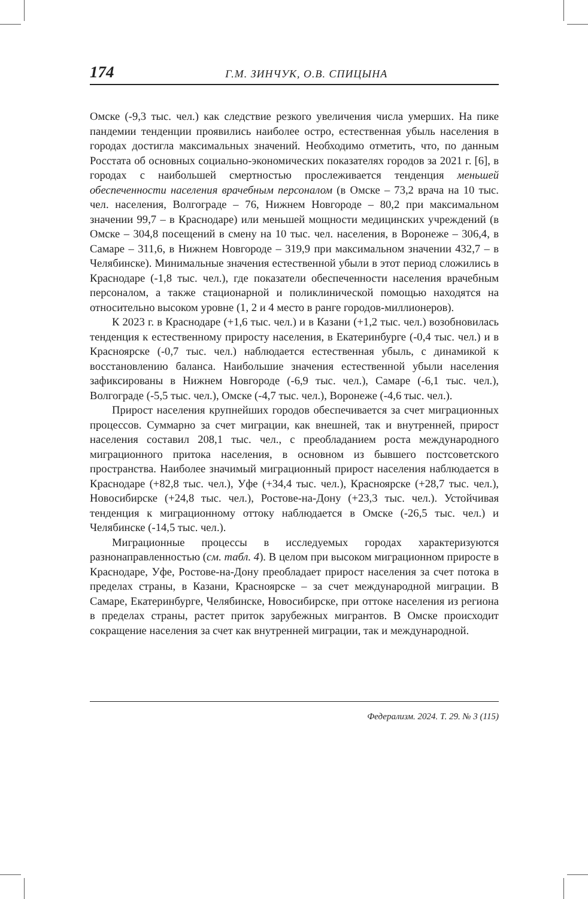174 Г.М. ЗИНЧУК, О.В. СПИЦЫНА
Омске (-9,3 тыс. чел.) как следствие резкого увеличения числа умерших. На пике пандемии тенденции проявились наиболее остро, естественная убыль населения в городах достигла максимальных значений. Необходимо отметить, что, по данным Росстата об основных социально-экономических показателях городов за 2021 г. [6], в городах с наибольшей смертностью прослеживается тенденция меньшей обеспеченности населения врачебным персоналом (в Омске – 73,2 врача на 10 тыс. чел. населения, Волгограде – 76, Нижнем Новгороде – 80,2 при максимальном значении 99,7 – в Краснодаре) или меньшей мощности медицинских учреждений (в Омске – 304,8 посещений в смену на 10 тыс. чел. населения, в Воронеже – 306,4, в Самаре – 311,6, в Нижнем Новгороде – 319,9 при максимальном значении 432,7 – в Челябинске). Минимальные значения естественной убыли в этот период сложились в Краснодаре (-1,8 тыс. чел.), где показатели обеспеченности населения врачебным персоналом, а также стационарной и поликлинической помощью находятся на относительно высоком уровне (1, 2 и 4 место в ранге городов-миллионеров).
К 2023 г. в Краснодаре (+1,6 тыс. чел.) и в Казани (+1,2 тыс. чел.) возобновилась тенденция к естественному приросту населения, в Екатеринбурге (-0,4 тыс. чел.) и в Красноярске (-0,7 тыс. чел.) наблюдается естественная убыль, с динамикой к восстановлению баланса. Наибольшие значения естественной убыли населения зафиксированы в Нижнем Новгороде (-6,9 тыс. чел.), Самаре (-6,1 тыс. чел.), Волгограде (-5,5 тыс. чел.), Омске (-4,7 тыс. чел.), Воронеже (-4,6 тыс. чел.).
Прирост населения крупнейших городов обеспечивается за счет миграционных процессов. Суммарно за счет миграции, как внешней, так и внутренней, прирост населения составил 208,1 тыс. чел., с преобладанием роста международного миграционного притока населения, в основном из бывшего постсоветского пространства. Наиболее значимый миграционный прирост населения наблюдается в Краснодаре (+82,8 тыс. чел.), Уфе (+34,4 тыс. чел.), Красноярске (+28,7 тыс. чел.), Новосибирске (+24,8 тыс. чел.), Ростове-на-Дону (+23,3 тыс. чел.). Устойчивая тенденция к миграционному оттоку наблюдается в Омске (-26,5 тыс. чел.) и Челябинске (-14,5 тыс. чел.).
Миграционные процессы в исследуемых городах характеризуются разнонаправленностью (см. табл. 4). В целом при высоком миграционном приросте в Краснодаре, Уфе, Ростове-на-Дону преобладает прирост населения за счет потока в пределах страны, в Казани, Красноярске – за счет международной миграции. В Самаре, Екатеринбурге, Челябинске, Новосибирске, при оттоке населения из региона в пределах страны, растет приток зарубежных мигрантов. В Омске происходит сокращение населения за счет как внутренней миграции, так и международной.
Федерализм. 2024. Т. 29. № 3 (115)